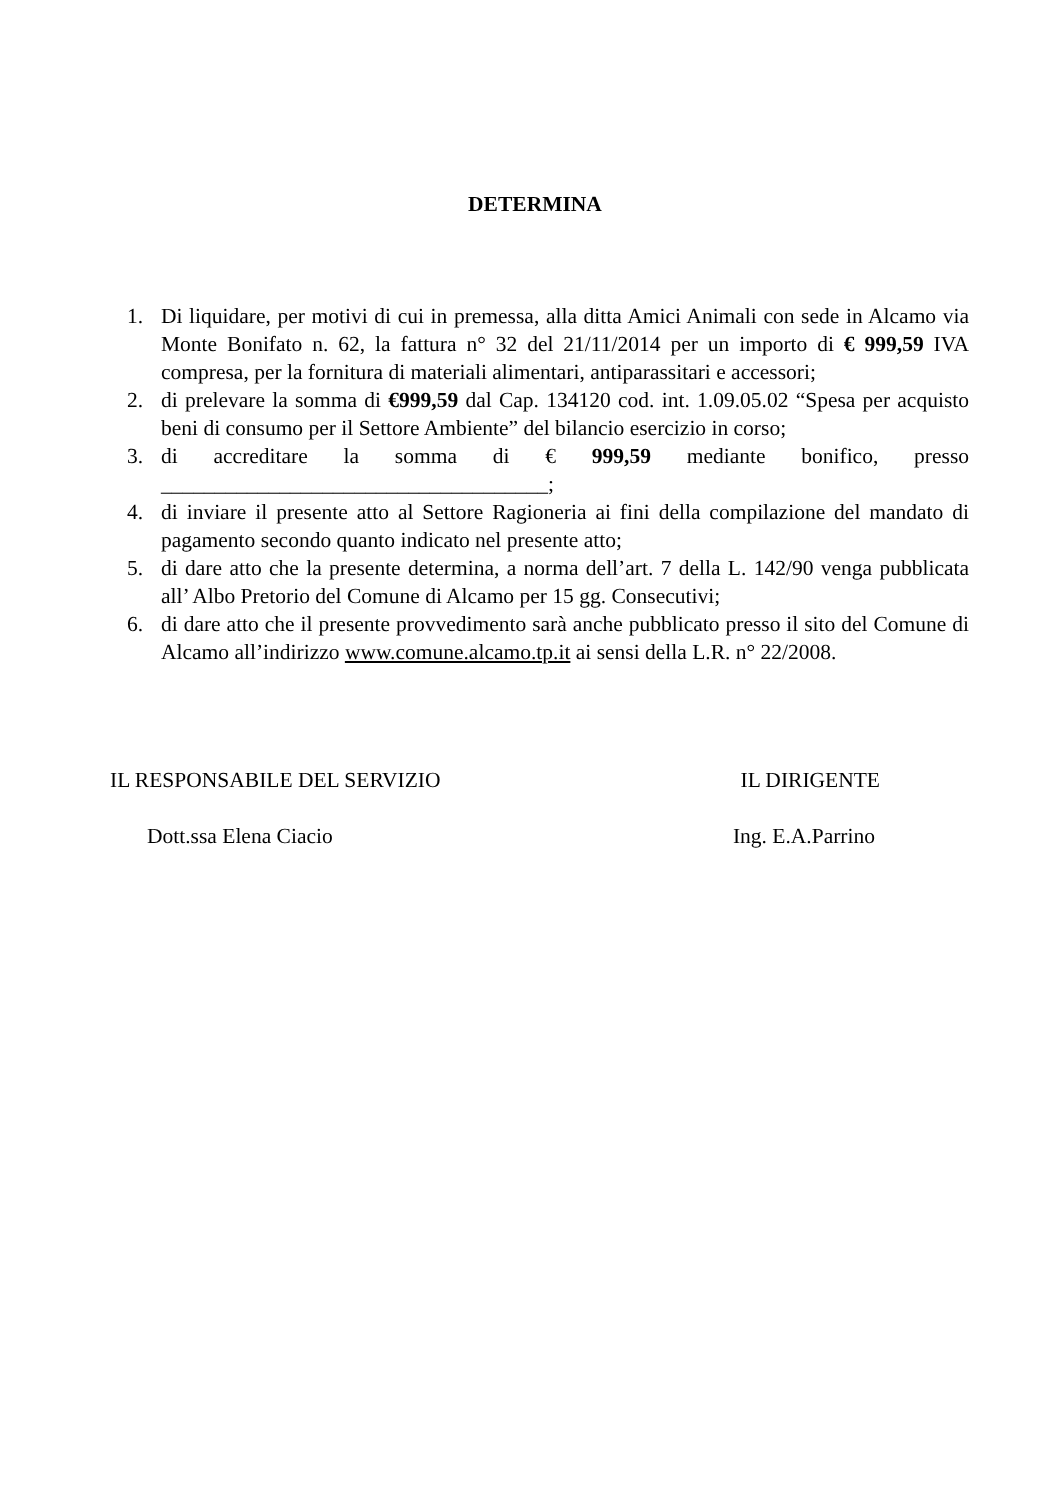DETERMINA
1. Di liquidare, per motivi di cui in premessa, alla ditta Amici Animali con sede in Alcamo via Monte Bonifato n. 62, la fattura n° 32 del 21/11/2014 per un importo di € 999,59 IVA compresa, per la fornitura di materiali alimentari, antiparassitari e accessori;
2. di prelevare la somma di €999,59 dal Cap. 134120 cod. int. 1.09.05.02 “Spesa per acquisto beni di consumo per il Settore Ambiente” del bilancio esercizio in corso;
3. di accreditare la somma di € 999,59 mediante bonifico, presso ____________________________________;
4. di inviare il presente atto al Settore Ragioneria ai fini della compilazione del mandato di pagamento secondo quanto indicato nel presente atto;
5. di dare atto che la presente determina, a norma dell’art. 7 della L. 142/90 venga pubblicata all’ Albo Pretorio del Comune di Alcamo per 15 gg. Consecutivi;
6. di dare atto che il presente provvedimento sarà anche pubblicato presso il sito del Comune di Alcamo all’indirizzo www.comune.alcamo.tp.it ai sensi della L.R. n° 22/2008.
IL RESPONSABILE DEL SERVIZIO IL DIRIGENTE
Dott.ssa Elena Ciacio Ing. E.A.Parrino